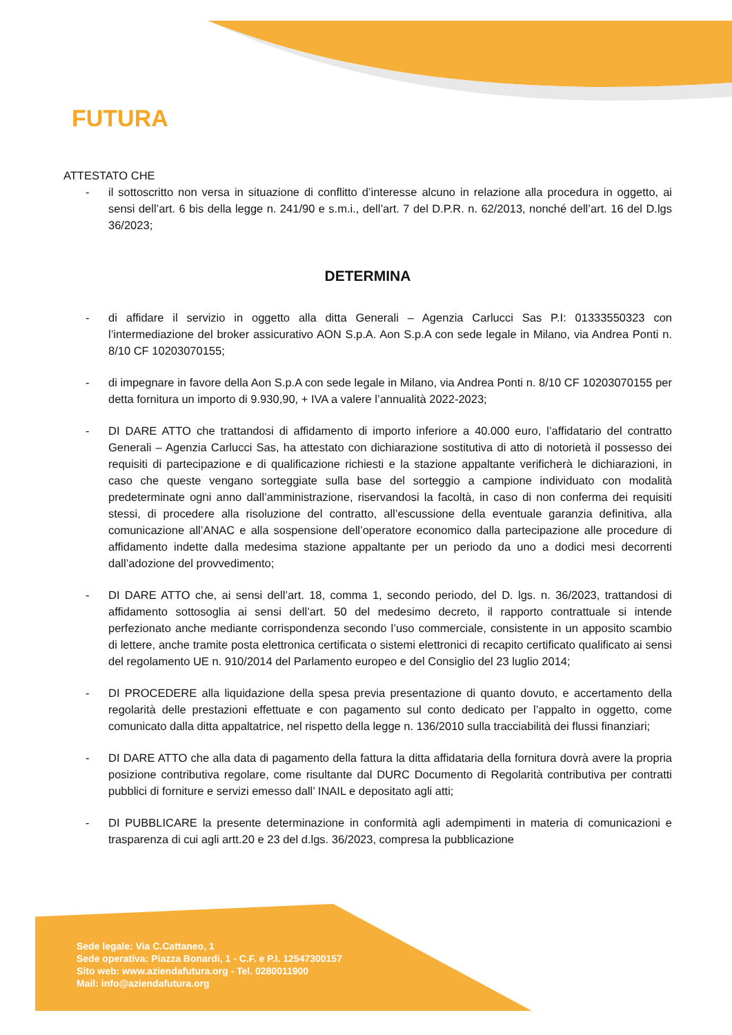FUTURA
ATTESTATO CHE
- il sottoscritto non versa in situazione di conflitto d’interesse alcuno in relazione alla procedura in oggetto, ai sensi dell’art. 6 bis della legge n. 241/90 e s.m.i., dell’art. 7 del D.P.R. n. 62/2013, nonché dell’art. 16 del D.lgs 36/2023;
DETERMINA
- di affidare il servizio in oggetto alla ditta Generali – Agenzia Carlucci Sas P.I: 01333550323 con l’intermediazione del broker assicurativo AON S.p.A. Aon S.p.A con sede legale in Milano, via Andrea Ponti n. 8/10 CF 10203070155;
- di impegnare in favore della Aon S.p.A con sede legale in Milano, via Andrea Ponti n. 8/10 CF 10203070155 per detta fornitura un importo di 9.930,90, + IVA a valere l’annualità 2022-2023;
- DI DARE ATTO che trattandosi di affidamento di importo inferiore a 40.000 euro, l’affidatario del contratto Generali – Agenzia Carlucci Sas, ha attestato con dichiarazione sostitutiva di atto di notorietà il possesso dei requisiti di partecipazione e di qualificazione richiesti e la stazione appaltante verificherà le dichiarazioni, in caso che queste vengano sorteggiate sulla base del sorteggio a campione individuato con modalità predeterminate ogni anno dall’amministrazione, riservandosi la facoltà, in caso di non conferma dei requisiti stessi, di procedere alla risoluzione del contratto, all’escussione della eventuale garanzia definitiva, alla comunicazione all’ANAC e alla sospensione dell’operatore economico dalla partecipazione alle procedure di affidamento indette dalla medesima stazione appaltante per un periodo da uno a dodici mesi decorrenti dall’adozione del provvedimento;
- DI DARE ATTO che, ai sensi dell’art. 18, comma 1, secondo periodo, del D. lgs. n. 36/2023, trattandosi di affidamento sottosoglia ai sensi dell’art. 50 del medesimo decreto, il rapporto contrattuale si intende perfezionato anche mediante corrispondenza secondo l’uso commerciale, consistente in un apposito scambio di lettere, anche tramite posta elettronica certificata o sistemi elettronici di recapito certificato qualificato ai sensi del regolamento UE n. 910/2014 del Parlamento europeo e del Consiglio del 23 luglio 2014;
- DI PROCEDERE alla liquidazione della spesa previa presentazione di quanto dovuto, e accertamento della regolarità delle prestazioni effettuate e con pagamento sul conto dedicato per l’appalto in oggetto, come comunicato dalla ditta appaltatrice, nel rispetto della legge n. 136/2010 sulla tracciabilità dei flussi finanziari;
- DI DARE ATTO che alla data di pagamento della fattura la ditta affidataria della fornitura dovrà avere la propria posizione contributiva regolare, come risultante dal DURC Documento di Regolarità contributiva per contratti pubblici di forniture e servizi emesso dall’ INAIL e depositato agli atti;
- DI PUBBLICARE la presente determinazione in conformità agli adempimenti in materia di comunicazioni e trasparenza di cui agli artt.20 e 23 del d.lgs. 36/2023, compresa la pubblicazione
Sede legale: Via C.Cattaneo, 1
Sede operativa: Piazza Bonardi, 1 - C.F. e P.I. 12547300157
Sito web: www.aziendafutura.org - Tel. 0280011900
Mail: info@aziendafutura.org